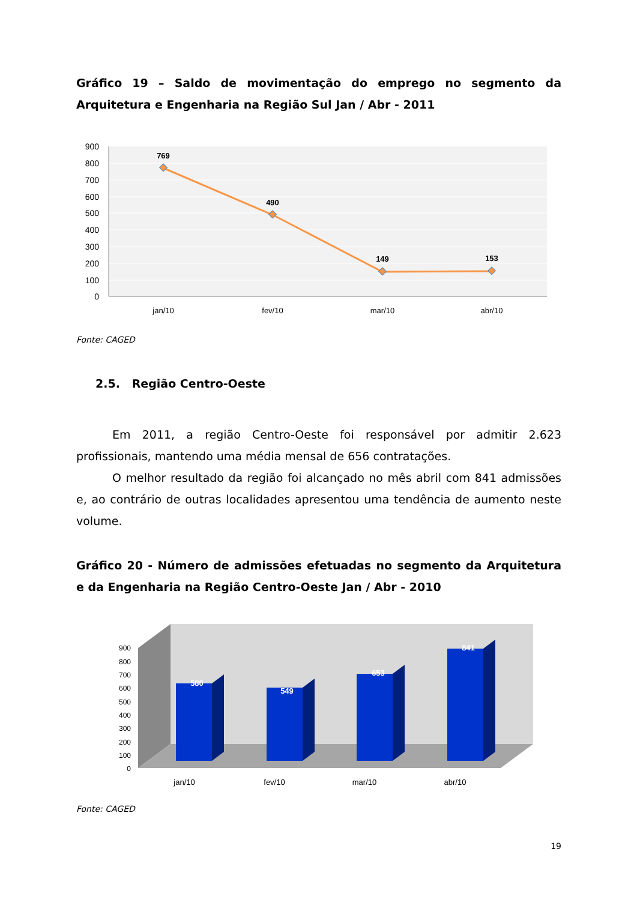Gráfico 19 – Saldo de movimentação do emprego no segmento da Arquitetura e Engenharia na Região Sul Jan / Abr - 2011
900
800
700
600
500
400
300
200
100
0
769
490
149
153
jan/10
fev/10
mar/10
abr/10
Fonte: CAGED
2.5. Região Centro-Oeste
Em 2011, a região Centro-Oeste foi responsável por admitir 2.623 profissionais, mantendo uma média mensal de 656 contratações.
O melhor resultado da região foi alcançado no mês abril com 841 admissões e, ao contrário de outras localidades apresentou uma tendência de aumento neste volume.
Gráfico 20 - Número de admissões efetuadas no segmento da Arquitetura e da Engenharia na Região Centro-Oeste Jan / Abr - 2010
900
800
700
600
500
400
300
200
100
0
580
549
653
841
jan/10
fev/10
mar/10
abr/10
Fonte: CAGED
19